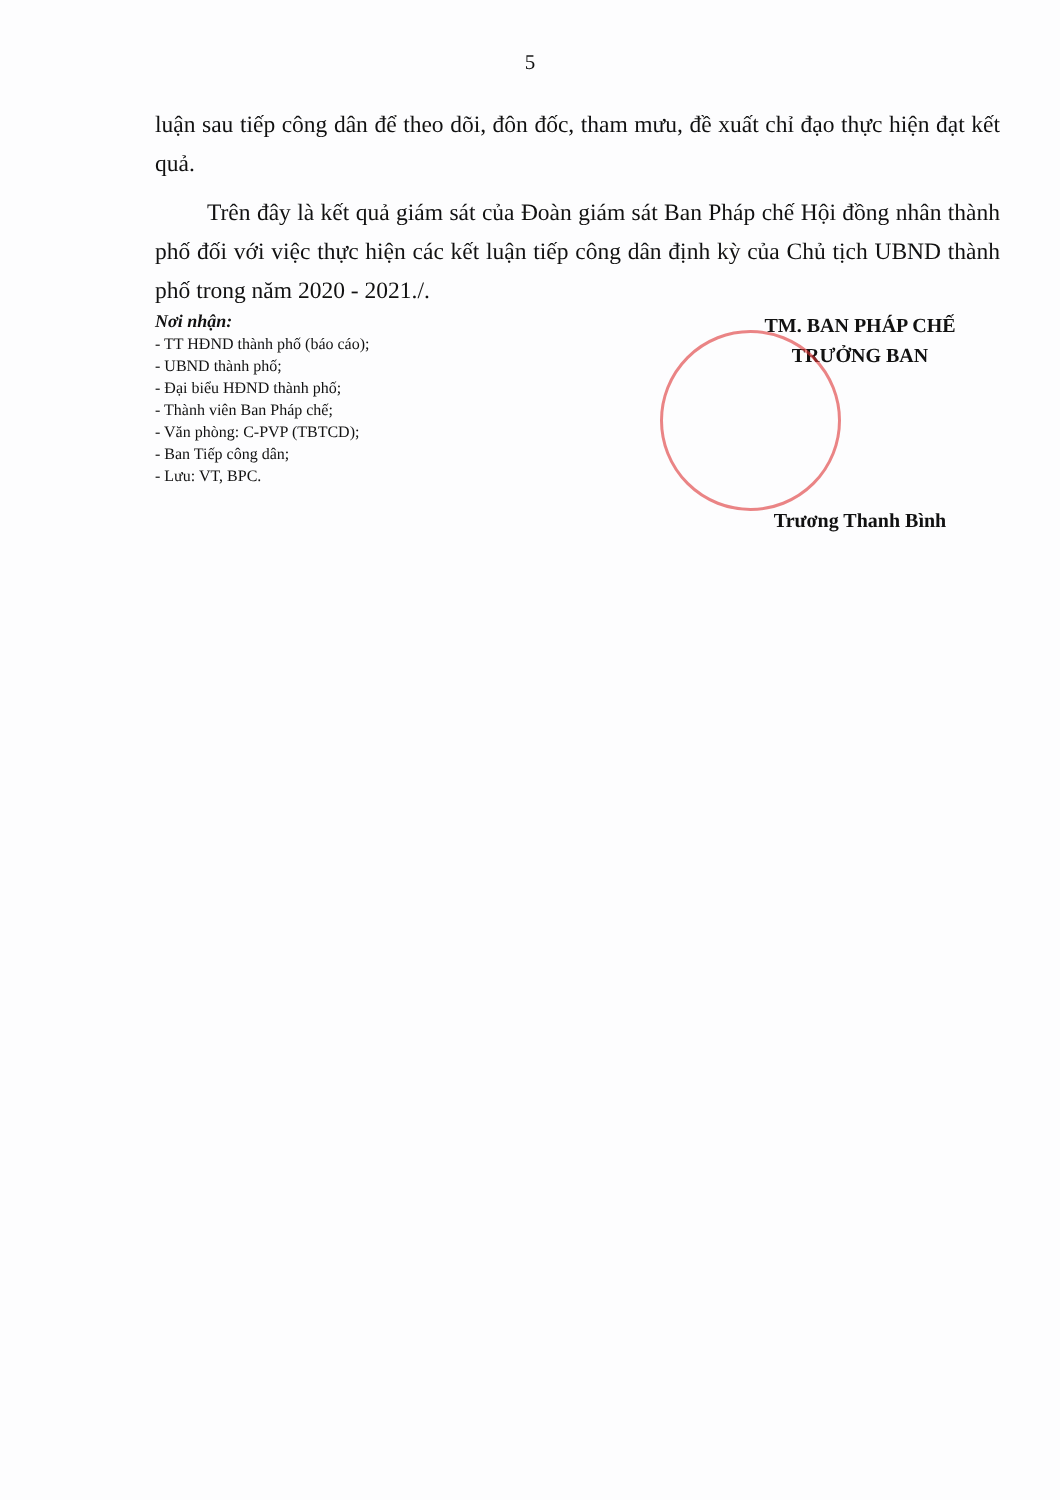5
luận sau tiếp công dân để theo dõi, đôn đốc, tham mưu, đề xuất chỉ đạo thực hiện đạt kết quả.
Trên đây là kết quả giám sát của Đoàn giám sát Ban Pháp chế Hội đồng nhân thành phố đối với việc thực hiện các kết luận tiếp công dân định kỳ của Chủ tịch UBND thành phố trong năm 2020 - 2021./.
Nơi nhận:
- TT HĐND thành phố (báo cáo);
- UBND thành phố;
- Đại biểu HĐND thành phố;
- Thành viên Ban Pháp chế;
- Văn phòng: C-PVP (TBTCD);
- Ban Tiếp công dân;
- Lưu: VT, BPC.
TM. BAN PHÁP CHẾ
TRƯỞNG BAN
Trương Thanh Bình